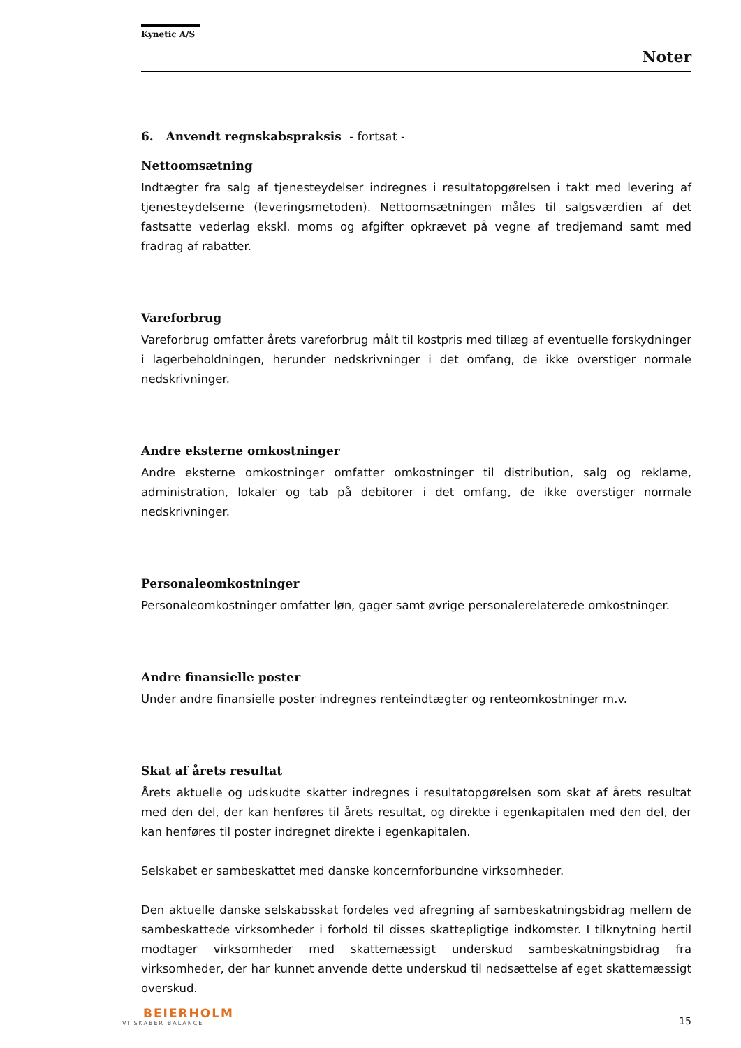Kynetic A/S
Noter
6. Anvendt regnskabspraksis - fortsat -
Nettoomsætning
Indtægter fra salg af tjenesteydelser indregnes i resultatopgørelsen i takt med levering af tjenesteydelserne (leveringsmetoden). Nettoomsætningen måles til salgsværdien af det fastsatte vederlag ekskl. moms og afgifter opkrævet på vegne af tredjemand samt med fradrag af rabatter.
Vareforbrug
Vareforbrug omfatter årets vareforbrug målt til kostpris med tillæg af eventuelle forskydninger i lagerbeholdningen, herunder nedskrivninger i det omfang, de ikke overstiger normale nedskrivninger.
Andre eksterne omkostninger
Andre eksterne omkostninger omfatter omkostninger til distribution, salg og reklame, administration, lokaler og tab på debitorer i det omfang, de ikke overstiger normale nedskrivninger.
Personaleomkostninger
Personaleomkostninger omfatter løn, gager samt øvrige personalerelaterede omkostninger.
Andre finansielle poster
Under andre finansielle poster indregnes renteindtægter og renteomkostninger m.v.
Skat af årets resultat
Årets aktuelle og udskudte skatter indregnes i resultatopgørelsen som skat af årets resultat med den del, der kan henføres til årets resultat, og direkte i egenkapitalen med den del, der kan henføres til poster indregnet direkte i egenkapitalen.
Selskabet er sambeskattet med danske koncernforbundne virksomheder.
Den aktuelle danske selskabsskat fordeles ved afregning af sambeskatningsbidrag mellem de sambeskattede virksomheder i forhold til disses skattepligtige indkomster. I tilknytning hertil modtager virksomheder med skattemæssigt underskud sambeskatningsbidrag fra virksomheder, der har kunnet anvende dette underskud til nedsættelse af eget skattemæssigt overskud.
BEIERHOLM
VI SKABER BALANCE
15